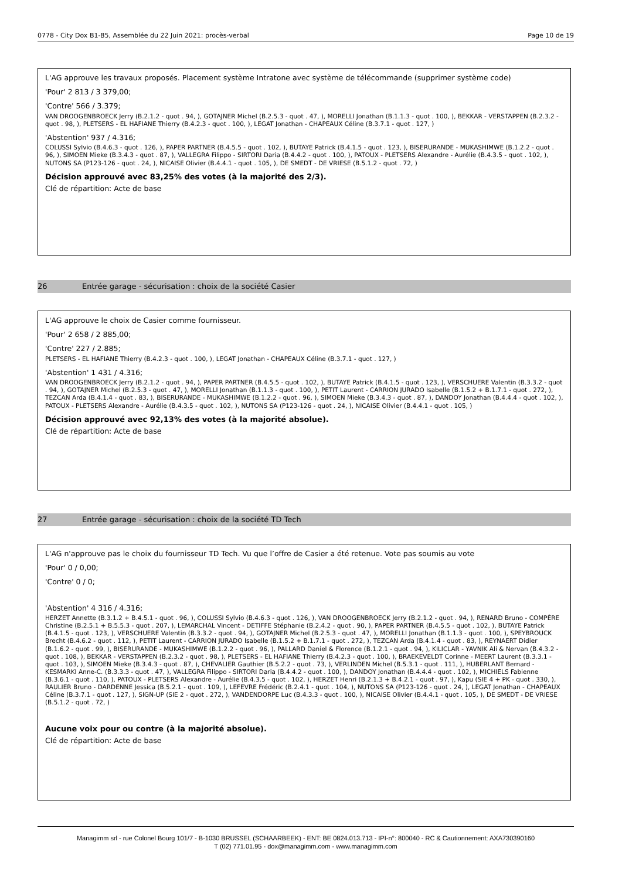0778 - City Dox B1-B5, Assemblée du 22 Juin 2021: procès-verbal Page 10 de 19
L'AG approuve les travaux proposés. Placement système Intratone avec système de télécommande (supprimer système code)
'Pour' 2 813 / 3 379,00;
'Contre' 566 / 3.379;
VAN DROOGENBROECK Jerry (B.2.1.2 - quot . 94, ), GOTAJNER Michel (B.2.5.3 - quot . 47, ), MORELLI Jonathan (B.1.1.3 - quot . 100, ), BEKKAR - VERSTAPPEN (B.2.3.2 - quot . 98, ), PLETSERS - EL HAFIANE Thierry (B.4.2.3 - quot . 100, ), LEGAT Jonathan - CHAPEAUX Céline (B.3.7.1 - quot . 127, )
'Abstention' 937 / 4.316;
COLUSSI Sylvio (B.4.6.3 - quot . 126, ), PAPER PARTNER (B.4.5.5 - quot . 102, ), BUTAYE Patrick (B.4.1.5 - quot . 123, ), BISERURANDE - MUKASHIMWE (B.1.2.2 - quot . 96, ), SIMOEN Mieke (B.3.4.3 - quot . 87, ), VALLEGRA Filippo - SIRTORI Daria (B.4.4.2 - quot . 100, ), PATOUX - PLETSERS Alexandre - Aurélie (B.4.3.5 - quot . 102, ), NUTONS SA (P123-126 - quot . 24, ), NICAISE Olivier (B.4.4.1 - quot . 105, ), DE SMEDT - DE VRIESE (B.5.1.2 - quot . 72, )
Décision approuvé avec 83,25% des votes (à la majorité des 2/3).
Clé de répartition: Acte de base
26 Entrée garage - sécurisation : choix de la société Casier
L'AG approuve le choix de Casier comme fournisseur.
'Pour' 2 658 / 2 885,00;
'Contre' 227 / 2.885;
PLETSERS - EL HAFIANE Thierry (B.4.2.3 - quot . 100, ), LEGAT Jonathan - CHAPEAUX Céline (B.3.7.1 - quot . 127, )
'Abstention' 1 431 / 4.316;
VAN DROOGENBROECK Jerry (B.2.1.2 - quot . 94, ), PAPER PARTNER (B.4.5.5 - quot . 102, ), BUTAYE Patrick (B.4.1.5 - quot . 123, ), VERSCHUERE Valentin (B.3.3.2 - quot . 94, ), GOTAJNER Michel (B.2.5.3 - quot . 47, ), MORELLI Jonathan (B.1.1.3 - quot . 100, ), PETIT Laurent - CARRION JURADO Isabelle (B.1.5.2 + B.1.7.1 - quot . 272, ), TEZCAN Arda (B.4.1.4 - quot . 83, ), BISERURANDE - MUKASHIMWE (B.1.2.2 - quot . 96, ), SIMOEN Mieke (B.3.4.3 - quot . 87, ), DANDOY Jonathan (B.4.4.4 - quot . 102, ), PATOUX - PLETSERS Alexandre - Aurélie (B.4.3.5 - quot . 102, ), NUTONS SA (P123-126 - quot . 24, ), NICAISE Olivier (B.4.4.1 - quot . 105, )
Décision approuvé avec 92,13% des votes (à la majorité absolue).
Clé de répartition: Acte de base
27 Entrée garage - sécurisation : choix de la société TD Tech
L'AG n'approuve pas le choix du fournisseur TD Tech. Vu que l’offre de Casier a été retenue. Vote pas soumis au vote
'Pour' 0 / 0,00;
'Contre' 0 / 0;
'Abstention' 4 316 / 4.316;
HERZET Annette (B.3.1.2 + B.4.5.1 - quot . 96, ), COLUSSI Sylvio (B.4.6.3 - quot . 126, ), VAN DROOGENBROECK Jerry (B.2.1.2 - quot . 94, ), RENARD Bruno - COMPÈRE Christine (B.2.5.1 + B.5.5.3 - quot . 207, ), LEMARCHAL Vincent - DETIFFE Stéphanie (B.2.4.2 - quot . 90, ), PAPER PARTNER (B.4.5.5 - quot . 102, ), BUTAYE Patrick (B.4.1.5 - quot . 123, ), VERSCHUERE Valentin (B.3.3.2 - quot . 94, ), GOTAJNER Michel (B.2.5.3 - quot . 47, ), MORELLI Jonathan (B.1.1.3 - quot . 100, ), SPEYBROUCK Brecht (B.4.6.2 - quot . 112, ), PETIT Laurent - CARRION JURADO Isabelle (B.1.5.2 + B.1.7.1 - quot . 272, ), TEZCAN Arda (B.4.1.4 - quot . 83, ), REYNAERT Didier (B.1.6.2 - quot . 99, ), BISERURANDE - MUKASHIMWE (B.1.2.2 - quot . 96, ), PALLARD Daniel & Florence (B.1.2.1 - quot . 94, ), KILICLAR - YAVNIK Ali & Nervan (B.4.3.2 - quot . 108, ), BEKKAR - VERSTAPPEN (B.2.3.2 - quot . 98, ), PLETSERS - EL HAFIANE Thierry (B.4.2.3 - quot . 100, ), BRAEKEVELDT Corinne - MEERT Laurent (B.3.3.1 - quot . 103, ), SIMOEN Mieke (B.3.4.3 - quot . 87, ), CHEVALIER Gauthier (B.5.2.2 - quot . 73, ), VERLINDEN Michel (B.5.3.1 - quot . 111, ), HUBERLANT Bernard - KESMARKI Anne-C. (B.3.3.3 - quot . 47, ), VALLEGRA Filippo - SIRTORI Daria (B.4.4.2 - quot . 100, ), DANDOY Jonathan (B.4.4.4 - quot . 102, ), MICHIELS Fabienne (B.3.6.1 - quot . 110, ), PATOUX - PLETSERS Alexandre - Aurélie (B.4.3.5 - quot . 102, ), HERZET Henri (B.2.1.3 + B.4.2.1 - quot . 97, ), Kapu (SIE 4 + PK - quot . 330, ), RAULIER Bruno - DARDENNE Jessica (B.5.2.1 - quot . 109, ), LEFEVRE Frédéric (B.2.4.1 - quot . 104, ), NUTONS SA (P123-126 - quot . 24, ), LEGAT Jonathan - CHAPEAUX Céline (B.3.7.1 - quot . 127, ), SIGN-UP (SIE 2 - quot . 272, ), VANDENDORPE Luc (B.4.3.3 - quot . 100, ), NICAISE Olivier (B.4.4.1 - quot . 105, ), DE SMEDT - DE VRIESE (B.5.1.2 - quot . 72, )
Aucune voix pour ou contre (à la majorité absolue).
Clé de répartition: Acte de base
Managimm srl - rue Colonel Bourg 101/7 - B-1030 BRUSSEL (SCHAARBEEK) - ENT: BE 0824.013.713 - IPI-n°: 800040 - RC & Cautionnement: AXA730390160
T (02) 771.01.95 - dox@managimm.com - www.managimm.com